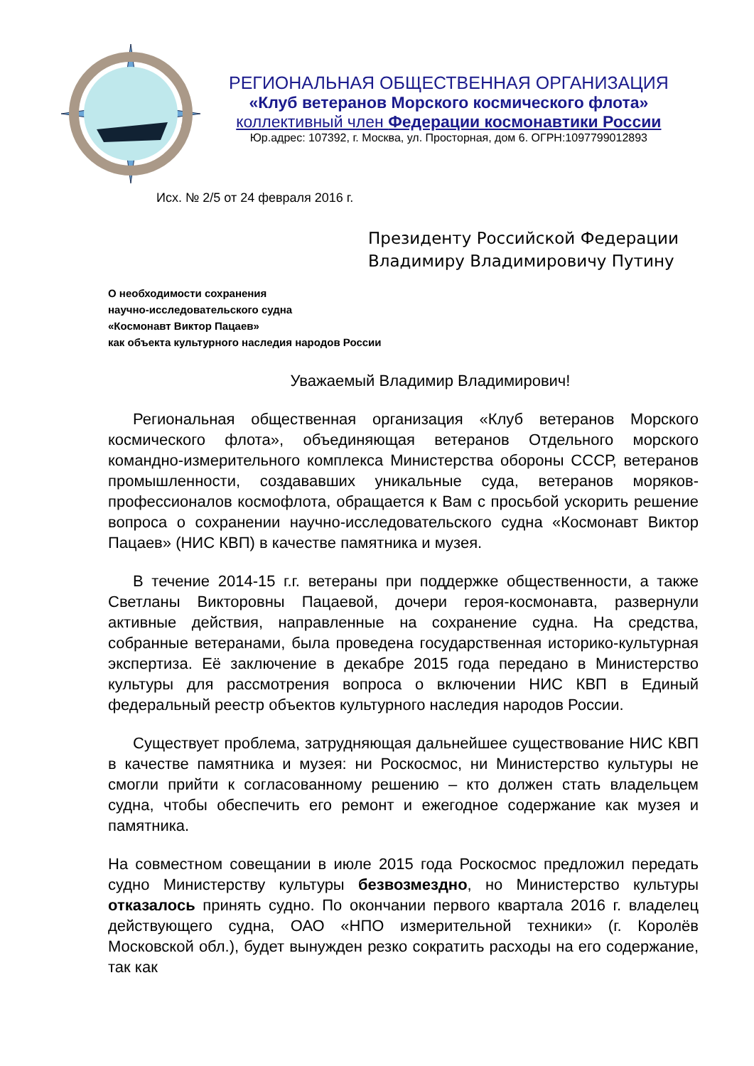РЕГИОНАЛЬНАЯ ОБЩЕСТВЕННАЯ ОРГАНИЗАЦИЯ
«Клуб ветеранов Морского космического флота»
коллективный член Федерации космонавтики России
Юр.адрес: 107392, г. Москва, ул. Просторная, дом 6. ОГРН:1097799012893
Исх. № 2/5 от 24 февраля 2016 г.
Президенту Российской Федерации
Владимиру Владимировичу Путину
О необходимости сохранения
научно-исследовательского судна
«Космонавт Виктор Пацаев»
как объекта культурного наследия народов России
Уважаемый Владимир Владимирович!
Региональная общественная организация «Клуб ветеранов Морского космического флота», объединяющая ветеранов Отдельного морского командно-измерительного комплекса Министерства обороны СССР, ветеранов промышленности, создававших уникальные суда, ветеранов моряков-профессионалов космофлота, обращается к Вам с просьбой ускорить решение вопроса о сохранении научно-исследовательского судна «Космонавт Виктор Пацаев» (НИС КВП) в качестве памятника и музея.
В течение 2014-15 г.г. ветераны при поддержке общественности, а также Светланы Викторовны Пацаевой, дочери героя-космонавта, развернули активные действия, направленные на сохранение судна. На средства, собранные ветеранами, была проведена государственная историко-культурная экспертиза. Её заключение в декабре 2015 года передано в Министерство культуры для рассмотрения вопроса о включении НИС КВП в Единый федеральный реестр объектов культурного наследия народов России.
Существует проблема, затрудняющая дальнейшее существование НИС КВП в качестве памятника и музея: ни Роскосмос, ни Министерство культуры не смогли прийти к согласованному решению – кто должен стать владельцем судна, чтобы обеспечить его ремонт и ежегодное содержание как музея и памятника.
На совместном совещании в июле 2015 года Роскосмос предложил передать судно Министерству культуры безвозмездно, но Министерство культуры отказалось принять судно. По окончании первого квартала 2016 г. владелец действующего судна, ОАО «НПО измерительной техники» (г. Королёв Московской обл.), будет вынужден резко сократить расходы на его содержание, так как